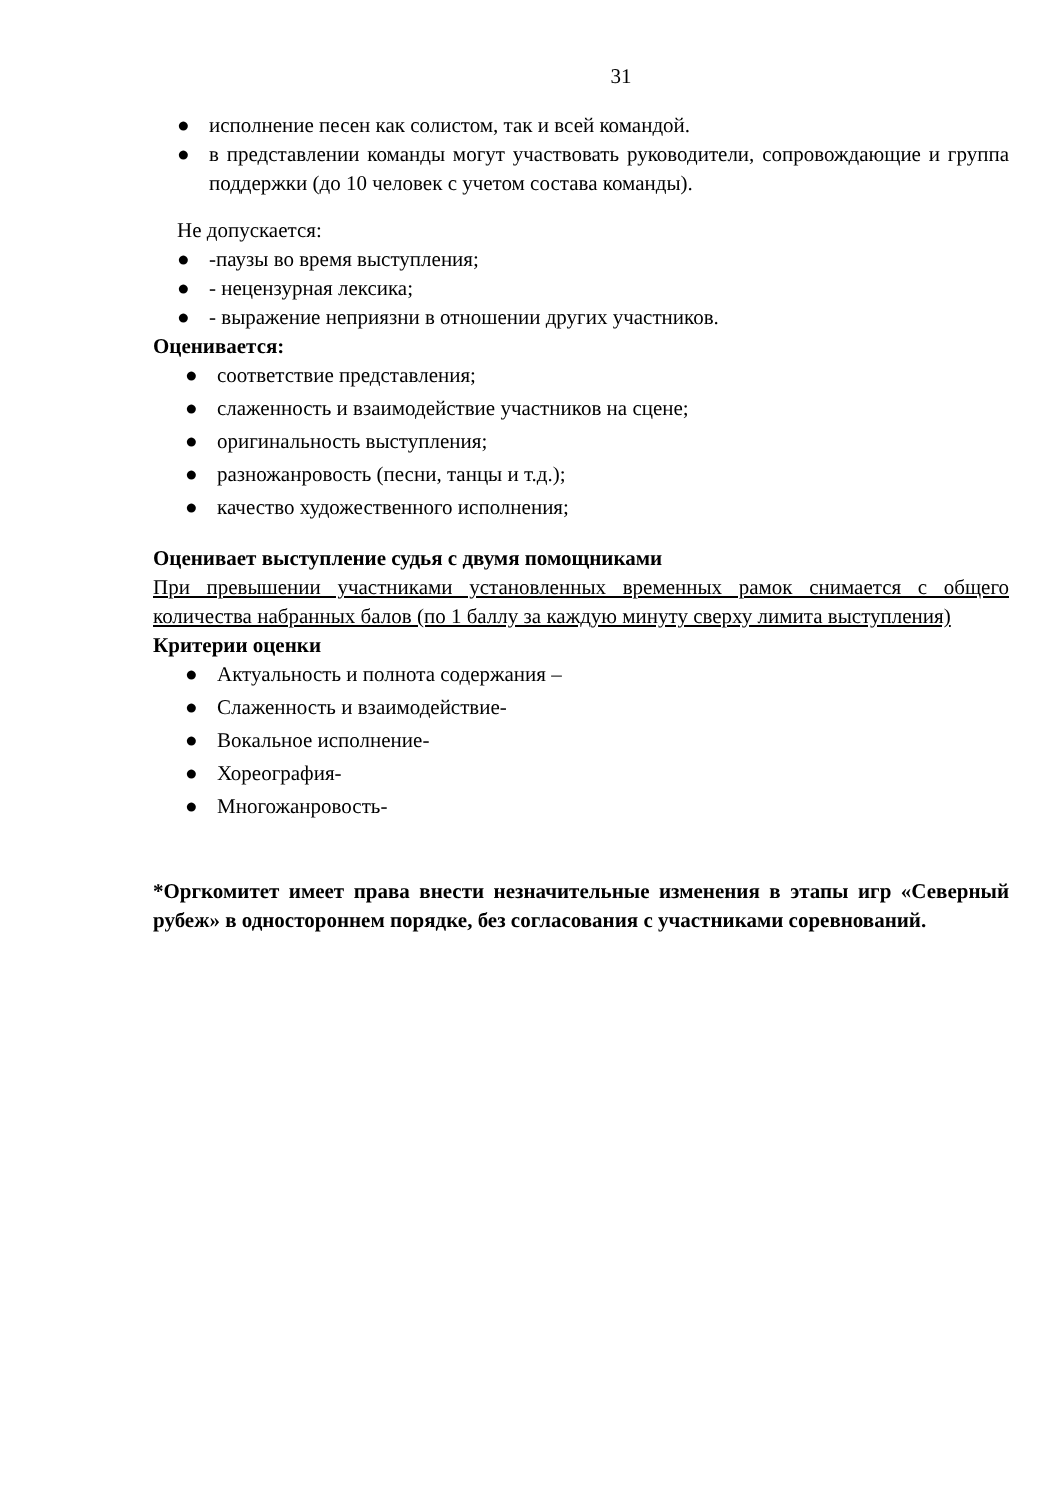31
● исполнение песен как солистом, так и всей командой.
● в представлении команды могут участвовать руководители, сопровождающие и группа поддержки (до 10 человек с учетом состава команды).
Не допускается:
● -паузы во время выступления;
● - нецензурная лексика;
● - выражение неприязни в отношении других участников.
Оценивается:
● соответствие представления;
● слаженность и взаимодействие участников на сцене;
● оригинальность выступления;
● разножанровость (песни, танцы и т.д.);
● качество художественного исполнения;
Оценивает выступление судья с двумя помощниками
При превышении участниками установленных временных рамок снимается с общего количества набранных балов (по 1 баллу за каждую минуту сверху лимита выступления)
Критерии оценки
● Актуальность и полнота содержания –
● Слаженность и взаимодействие-
● Вокальное исполнение-
● Хореография-
● Многожанровость-
*Оргкомитет имеет права внести незначительные изменения в этапы игр «Северный рубеж» в одностороннем порядке, без согласования с участниками соревнований.